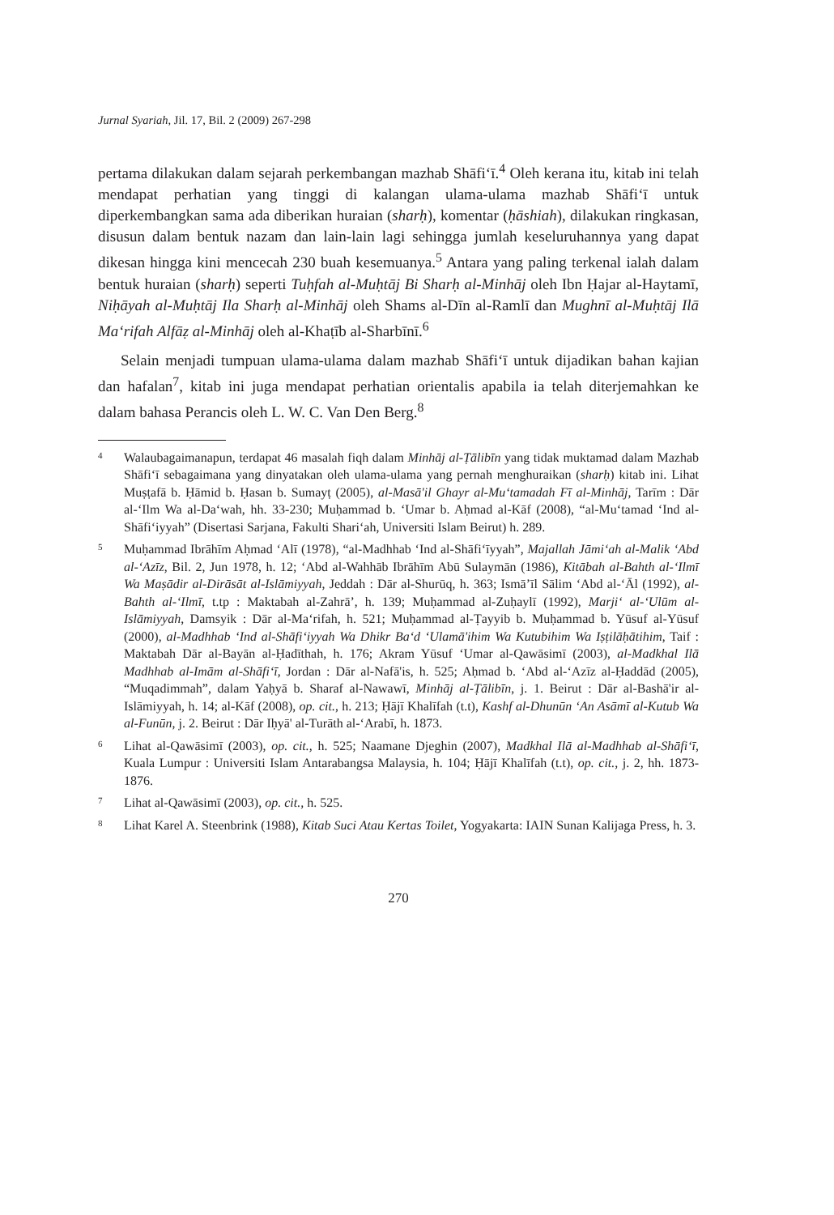Jurnal Syariah, Jil. 17, Bil. 2 (2009) 267-298
pertama dilakukan dalam sejarah perkembangan mazhab Shāfi‘ī.<sup>4</sup> Oleh kerana itu, kitab ini telah mendapat perhatian yang tinggi di kalangan ulama-ulama mazhab Shāfi‘ī untuk diperkembangkan sama ada diberikan huraian (sharḥ), komentar (ḥāshiah), dilakukan ringkasan, disusun dalam bentuk nazam dan lain-lain lagi sehingga jumlah keseluruhannya yang dapat dikesan hingga kini mencecah 230 buah kesemuanya.<sup>5</sup> Antara yang paling terkenal ialah dalam bentuk huraian (sharḥ) seperti Tuḥfah al-Muḥtāj Bi Sharḥ al-Minhāj oleh Ibn Ḥajar al-Haytamī, Niḥāyah al-Muḥtāj Ila Sharḥ al-Minhāj oleh Shams al-Dīn al-Ramlī dan Mughnī al-Muḥtāj Ilā Ma‘rifah Alfāẓ al-Minhāj oleh al-Khaṭīb al-Sharbīnī.<sup>6</sup>
Selain menjadi tumpuan ulama-ulama dalam mazhab Shāfi‘ī untuk dijadikan bahan kajian dan hafalan<sup>7</sup>, kitab ini juga mendapat perhatian orientalis apabila ia telah diterjemahkan ke dalam bahasa Perancis oleh L. W. C. Van Den Berg.<sup>8</sup>
4 Walaubagaimanapun, terdapat 46 masalah fiqh dalam Minhāj al-Ṭālibīn yang tidak muktamad dalam Mazhab Shāfi‘ī sebagaimana yang dinyatakan oleh ulama-ulama yang pernah menghuraikan (sharḥ) kitab ini. Lihat Muṣṭafā b. Ḥāmid b. Ḥasan b. Sumayṭ (2005), al-Masā'il Ghayr al-Mu‘tamadah Fī al-Minhāj, Tarīm : Dār al-‘Ilm Wa al-Da‘wah, hh. 33-230; Muḥammad b. ‘Umar b. Aḥmad al-Kāf (2008), “al-Mu‘tamad ‘Ind al-Shāfi‘iyyah” (Disertasi Sarjana, Fakulti Shari‘ah, Universiti Islam Beirut) h. 289.
5 Muḥammad Ibrāhīm Aḥmad ‘Alī (1978), “al-Madhhab ‘Ind al-Shāfi‘īyyah”, Majallah Jāmi‘ah al-Malik ‘Abd al-‘Azīz, Bil. 2, Jun 1978, h. 12; ‘Abd al-Wahhāb Ibrāhīm Abū Sulaymān (1986), Kitābah al-Bahth al-‘Ilmī Wa Maṣādir al-Dirāsāt al-Islāmiyyah, Jeddah : Dār al-Shurūq, h. 363; Ismā’īl Sālim ‘Abd al-‘Āl (1992), al-Bahth al-‘Ilmī, t.tp : Maktabah al-Zahrā’, h. 139; Muḥammad al-Zuḥaylī (1992), Marji‘ al-‘Ulūm al-Islāmiyyah, Damsyik : Dār al-Ma‘rifah, h. 521; Muḥammad al-Ṭayyib b. Muḥammad b. Yūsuf al-Yūsuf (2000), al-Madhhab ‘Ind al-Shāfi‘iyyah Wa Dhikr Ba‘d ‘Ulamā'ihim Wa Kutubihim Wa Iṣṭilāḥātihim, Taif : Maktabah Dār al-Bayān al-Ḥadīthah, h. 176; Akram Yūsuf ‘Umar al-Qawāsimī (2003), al-Madkhal Ilā Madhhab al-Imām al-Shāfi‘ī, Jordan : Dār al-Nafā'is, h. 525; Aḥmad b. ‘Abd al-‘Azīz al-Ḥaddād (2005), “Muqadimmah”, dalam Yaḥyā b. Sharaf al-Nawawī, Minhāj al-Ṭālibīn, j. 1. Beirut : Dār al-Bashā'ir al-Islāmiyyah, h. 14; al-Kāf (2008), op. cit., h. 213; Ḥājī Khalīfah (t.t), Kashf al-Dhunūn ‘An Asāmī al-Kutub Wa al-Funūn, j. 2. Beirut : Dār Iḥyā' al-Turāth al-‘Arabī, h. 1873.
6 Lihat al-Qawāsimī (2003), op. cit., h. 525; Naamane Djeghin (2007), Madkhal Ilā al-Madhhab al-Shāfi‘ī, Kuala Lumpur : Universiti Islam Antarabangsa Malaysia, h. 104; Ḥājī Khalīfah (t.t), op. cit., j. 2, hh. 1873-1876.
7 Lihat al-Qawāsimī (2003), op. cit., h. 525.
8 Lihat Karel A. Steenbrink (1988), Kitab Suci Atau Kertas Toilet, Yogyakarta: IAIN Sunan Kalijaga Press, h. 3.
270